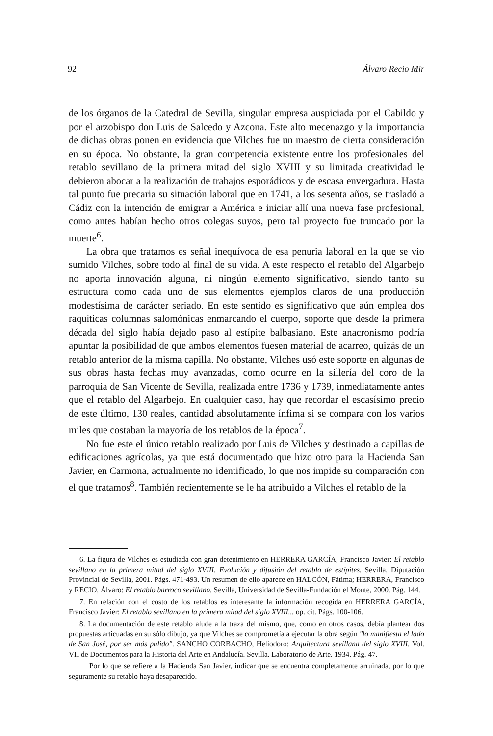92 Álvaro Recio Mir
de los órganos de la Catedral de Sevilla, singular empresa auspiciada por el Cabildo y por el arzobispo don Luis de Salcedo y Azcona. Este alto mecenazgo y la importancia de dichas obras ponen en evidencia que Vilches fue un maestro de cierta consideración en su época. No obstante, la gran competencia existente entre los profesionales del retablo sevillano de la primera mitad del siglo XVIII y su limitada creatividad le debieron abocar a la realización de trabajos esporádicos y de escasa envergadura. Hasta tal punto fue precaria su situación laboral que en 1741, a los sesenta años, se trasladó a Cádiz con la intención de emigrar a América e iniciar allí una nueva fase profesional, como antes habían hecho otros colegas suyos, pero tal proyecto fue truncado por la muerte<sup>6</sup>.
La obra que tratamos es señal inequívoca de esa penuria laboral en la que se vio sumido Vilches, sobre todo al final de su vida. A este respecto el retablo del Algarbejo no aporta innovación alguna, ni ningún elemento significativo, siendo tanto su estructura como cada uno de sus elementos ejemplos claros de una producción modestísima de carácter seriado. En este sentido es significativo que aún emplea dos raquíticas columnas salomónicas enmarcando el cuerpo, soporte que desde la primera década del siglo había dejado paso al estípite balbasiano. Este anacronismo podría apuntar la posibilidad de que ambos elementos fuesen material de acarreo, quizás de un retablo anterior de la misma capilla. No obstante, Vilches usó este soporte en algunas de sus obras hasta fechas muy avanzadas, como ocurre en la sillería del coro de la parroquia de San Vicente de Sevilla, realizada entre 1736 y 1739, inmediatamente antes que el retablo del Algarbejo. En cualquier caso, hay que recordar el escasísimo precio de este último, 130 reales, cantidad absolutamente ínfima si se compara con los varios miles que costaban la mayoría de los retablos de la época<sup>7</sup>.
No fue este el único retablo realizado por Luis de Vilches y destinado a capillas de edificaciones agrícolas, ya que está documentado que hizo otro para la Hacienda San Javier, en Carmona, actualmente no identificado, lo que nos impide su comparación con el que tratamos<sup>8</sup>. También recientemente se le ha atribuido a Vilches el retablo de la
6. La figura de Vilches es estudiada con gran detenimiento en HERRERA GARCÍA, Francisco Javier: El retablo sevillano en la primera mitad del siglo XVIII. Evolución y difusión del retablo de estípites. Sevilla, Diputación Provincial de Sevilla, 2001. Págs. 471-493. Un resumen de ello aparece en HALCÓN, Fátima; HERRERA, Francisco y RECIO, Álvaro: El retablo barroco sevillano. Sevilla, Universidad de Sevilla-Fundación el Monte, 2000. Pág. 144.
7. En relación con el costo de los retablos es interesante la información recogida en HERRERA GARCÍA, Francisco Javier: El retablo sevillano en la primera mitad del siglo XVIII... op. cit. Págs. 100-106.
8. La documentación de este retablo alude a la traza del mismo, que, como en otros casos, debía plantear dos propuestas articuadas en su sólo dibujo, ya que Vilches se comprometía a ejecutar la obra según "lo manifiesta el lado de San José, por ser más pulido". SANCHO CORBACHO, Heliodoro: Arquitectura sevillana del siglo XVIII. Vol. VII de Documentos para la Historia del Arte en Andalucía. Sevilla, Laboratorio de Arte, 1934. Pág. 47.
Por lo que se refiere a la Hacienda San Javier, indicar que se encuentra completamente arruinada, por lo que seguramente su retablo haya desaparecido.